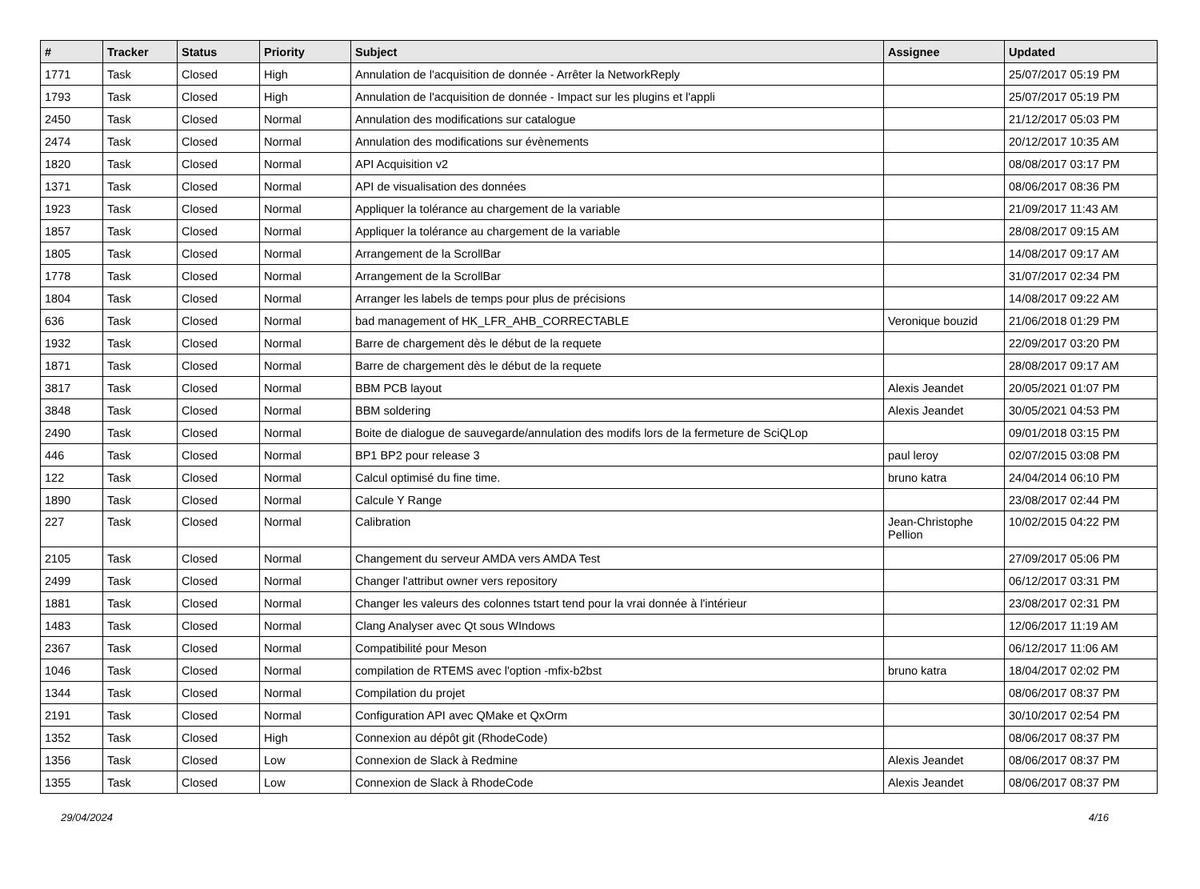| # | Tracker | Status | Priority | Subject | Assignee | Updated |
| --- | --- | --- | --- | --- | --- | --- |
| 1771 | Task | Closed | High | Annulation de l'acquisition de donnée - Arrêter la NetworkReply | | 25/07/2017 05:19 PM |
| 1793 | Task | Closed | High | Annulation de l'acquisition de donnée - Impact sur les plugins et l'appli | | 25/07/2017 05:19 PM |
| 2450 | Task | Closed | Normal | Annulation des modifications sur catalogue | | 21/12/2017 05:03 PM |
| 2474 | Task | Closed | Normal | Annulation des modifications sur évènements | | 20/12/2017 10:35 AM |
| 1820 | Task | Closed | Normal | API Acquisition v2 | | 08/08/2017 03:17 PM |
| 1371 | Task | Closed | Normal | API de visualisation des données | | 08/06/2017 08:36 PM |
| 1923 | Task | Closed | Normal | Appliquer la tolérance au chargement de la variable | | 21/09/2017 11:43 AM |
| 1857 | Task | Closed | Normal | Appliquer la tolérance au chargement de la variable | | 28/08/2017 09:15 AM |
| 1805 | Task | Closed | Normal | Arrangement de la ScrollBar | | 14/08/2017 09:17 AM |
| 1778 | Task | Closed | Normal | Arrangement de la ScrollBar | | 31/07/2017 02:34 PM |
| 1804 | Task | Closed | Normal | Arranger les labels de temps pour plus de précisions | | 14/08/2017 09:22 AM |
| 636 | Task | Closed | Normal | bad management of HK_LFR_AHB_CORRECTABLE | Veronique bouzid | 21/06/2018 01:29 PM |
| 1932 | Task | Closed | Normal | Barre de chargement dès le début de la requete | | 22/09/2017 03:20 PM |
| 1871 | Task | Closed | Normal | Barre de chargement dès le début de la requete | | 28/08/2017 09:17 AM |
| 3817 | Task | Closed | Normal | BBM PCB layout | Alexis Jeandet | 20/05/2021 01:07 PM |
| 3848 | Task | Closed | Normal | BBM soldering | Alexis Jeandet | 30/05/2021 04:53 PM |
| 2490 | Task | Closed | Normal | Boite de dialogue de sauvegarde/annulation des modifs lors de la fermeture de SciQLop | | 09/01/2018 03:15 PM |
| 446 | Task | Closed | Normal | BP1 BP2 pour release 3 | paul leroy | 02/07/2015 03:08 PM |
| 122 | Task | Closed | Normal | Calcul optimisé du fine time. | bruno katra | 24/04/2014 06:10 PM |
| 1890 | Task | Closed | Normal | Calcule Y Range | | 23/08/2017 02:44 PM |
| 227 | Task | Closed | Normal | Calibration | Jean-Christophe Pellion | 10/02/2015 04:22 PM |
| 2105 | Task | Closed | Normal | Changement du serveur AMDA vers AMDA Test | | 27/09/2017 05:06 PM |
| 2499 | Task | Closed | Normal | Changer l'attribut owner vers repository | | 06/12/2017 03:31 PM |
| 1881 | Task | Closed | Normal | Changer les valeurs des colonnes tstart tend pour la vrai donnée à l'intérieur | | 23/08/2017 02:31 PM |
| 1483 | Task | Closed | Normal | Clang Analyser avec Qt sous WIndows | | 12/06/2017 11:19 AM |
| 2367 | Task | Closed | Normal | Compatibilité pour Meson | | 06/12/2017 11:06 AM |
| 1046 | Task | Closed | Normal | compilation de RTEMS avec l'option -mfix-b2bst | bruno katra | 18/04/2017 02:02 PM |
| 1344 | Task | Closed | Normal | Compilation du projet | | 08/06/2017 08:37 PM |
| 2191 | Task | Closed | Normal | Configuration API avec QMake et QxOrm | | 30/10/2017 02:54 PM |
| 1352 | Task | Closed | High | Connexion au dépôt git (RhodeCode) | | 08/06/2017 08:37 PM |
| 1356 | Task | Closed | Low | Connexion de Slack à Redmine | Alexis Jeandet | 08/06/2017 08:37 PM |
| 1355 | Task | Closed | Low | Connexion de Slack à RhodeCode | Alexis Jeandet | 08/06/2017 08:37 PM |
29/04/2024 4/16